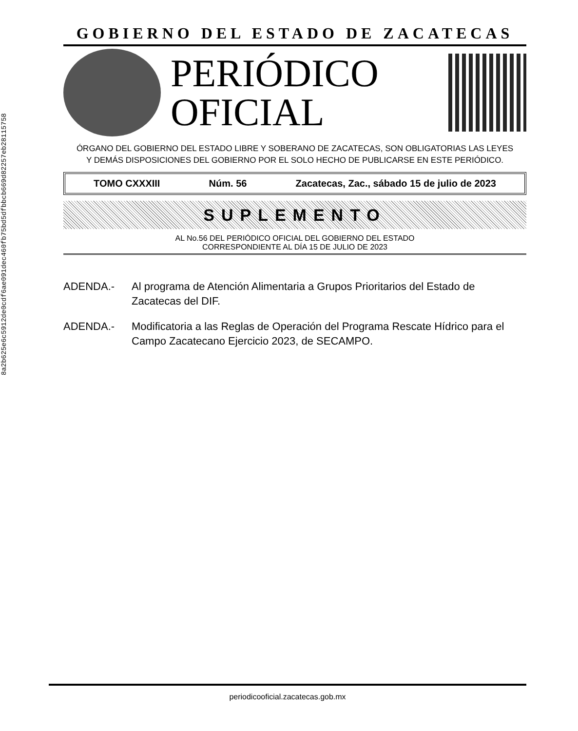8a2b625e6c5912de0cdf6ae091dec460fb75bd5dfbbcb669d82257eb28115758
GOBIERNO DEL ESTADO DE ZACATECAS
PERIÓDICO
OFICIAL
ÓRGANO DEL GOBIERNO DEL ESTADO LIBRE Y SOBERANO DE ZACATECAS, SON OBLIGATORIAS LAS LEYES
Y DEMÁS DISPOSICIONES DEL GOBIERNO POR EL SOLO HECHO DE PUBLICARSE EN ESTE PERIÓDICO.
TOMO CXXXIII Núm. 56 Zacatecas, Zac., sábado 15 de julio de 2023
SUPLEMENTO
AL No.56 DEL PERIÓDICO OFICIAL DEL GOBIERNO DEL ESTADO
CORRESPONDIENTE AL DÍA 15 DE JULIO DE 2023
ADENDA.- Al programa de Atención Alimentaria a Grupos Prioritarios del Estado de Zacatecas del DIF.
ADENDA.- Modificatoria a las Reglas de Operación del Programa Rescate Hídrico para el Campo Zacatecano Ejercicio 2023, de SECAMPO.
periodicooficial.zacatecas.gob.mx